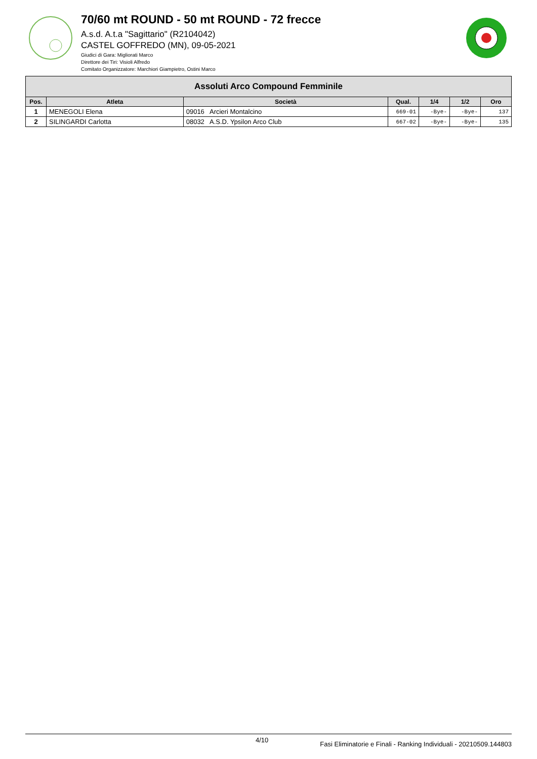70/60 mt ROUND - 50 mt ROUND - 72 frecce
A.s.d. A.t.a "Sagittario" (R2104042)
CASTEL GOFFREDO (MN), 09-05-2021
Giudici di Gara: Migliorati Marco
Direttore dei Tiri: Visioli Alfredo
Comitato Organizzatore: Marchiori Giampietro, Ostini Marco
| Assoluti Arco Compound Femminile | | | | | | |
| --- | --- | --- | --- | --- | --- | --- |
| Pos. | Atleta | Società | Qual. | 1/4 | 1/2 | Oro |
| 1 | MENEGOLI Elena | 09016 Arcieri Montalcino | 669-01 | -Bye- | -Bye- | 137 |
| 2 | SILINGARDI Carlotta | 08032 A.S.D. Ypsilon Arco Club | 667-02 | -Bye- | -Bye- | 135 |
4/10 Fasi Eliminatorie e Finali - Ranking Individuali - 20210509.144803